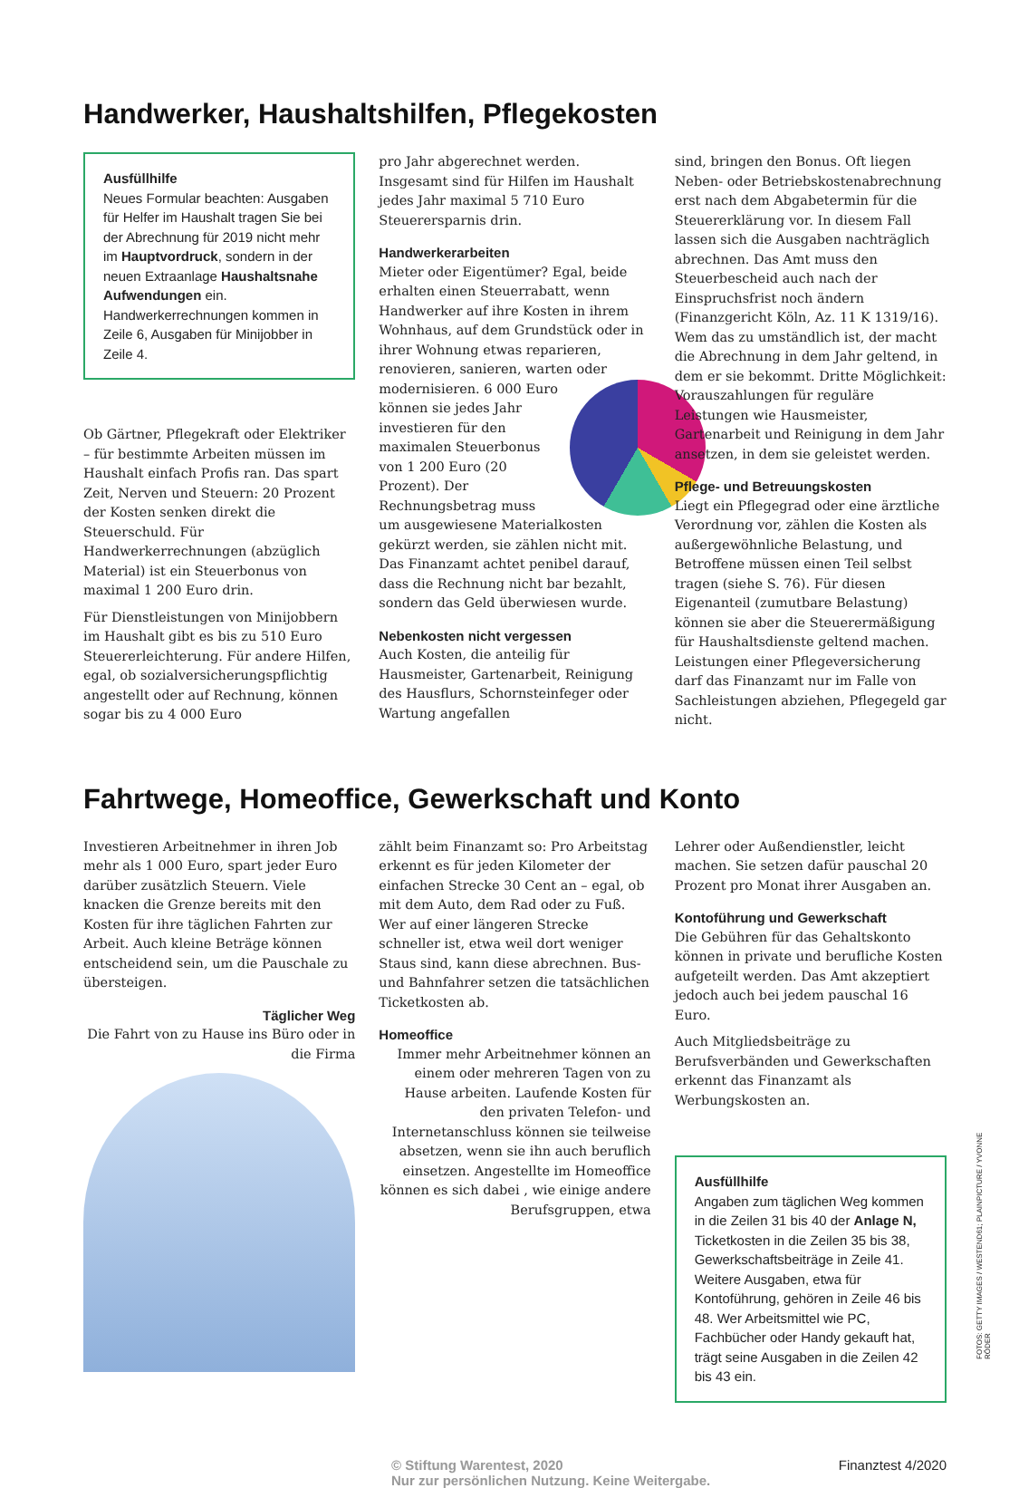Handwerker, Haushaltshilfen, Pflegekosten
Ausfüllhilfe
Neues Formular beachten: Ausgaben für Helfer im Haushalt tragen Sie bei der Abrechnung für 2019 nicht mehr im Hauptvordruck, sondern in der neuen Extraanlage Haushaltsnahe Aufwendungen ein. Handwerkerrechnungen kommen in Zeile 6, Ausgaben für Minijobber in Zeile 4.
Ob Gärtner, Pflegekraft oder Elektriker – für bestimmte Arbeiten müssen im Haushalt einfach Profis ran. Das spart Zeit, Nerven und Steuern: 20 Prozent der Kosten senken direkt die Steuerschuld. Für Handwerkerrechnungen (abzüglich Material) ist ein Steuerbonus von maximal 1 200 Euro drin.
Für Dienstleistungen von Minijobbern im Haushalt gibt es bis zu 510 Euro Steuererleichterung. Für andere Hilfen, egal, ob sozialversicherungspflichtig angestellt oder auf Rechnung, können sogar bis zu 4 000 Euro
pro Jahr abgerechnet werden. Insgesamt sind für Hilfen im Haushalt jedes Jahr maximal 5 710 Euro Steuerersparnis drin.
Handwerkerarbeiten
Mieter oder Eigentümer? Egal, beide erhalten einen Steuerrabatt, wenn Handwerker auf ihre Kosten in ihrem Wohnhaus, auf dem Grundstück oder in ihrer Wohnung etwas reparieren, renovieren, sanieren, warten oder modernisieren. 6 000 Euro können sie jedes Jahr investieren für den maximalen Steuerbonus von 1 200 Euro (20 Prozent). Der Rechnungsbetrag muss um ausgewiesene Materialkosten gekürzt werden, sie zählen nicht mit. Das Finanzamt achtet penibel darauf, dass die Rechnung nicht bar bezahlt, sondern das Geld überwiesen wurde.
Nebenkosten nicht vergessen
Auch Kosten, die anteilig für Hausmeister, Gartenarbeit, Reinigung des Hausflurs, Schornsteinfeger oder Wartung angefallen
sind, bringen den Bonus. Oft liegen Neben- oder Betriebskostenabrechnung erst nach dem Abgabetermin für die Steuererklärung vor. In diesem Fall lassen sich die Ausgaben nachträglich abrechnen. Das Amt muss den Steuerbescheid auch nach der Einspruchsfrist noch ändern (Finanzgericht Köln, Az. 11 K 1319/16). Wem das zu umständlich ist, der macht die Abrechnung in dem Jahr geltend, in dem er sie bekommt. Dritte Möglichkeit: Vorauszahlungen für reguläre Leistungen wie Hausmeister, Gartenarbeit und Reinigung in dem Jahr ansetzen, in dem sie geleistet werden.
Pflege- und Betreuungskosten
Liegt ein Pflegegrad oder eine ärztliche Verordnung vor, zählen die Kosten als außergewöhnliche Belastung, und Betroffene müssen einen Teil selbst tragen (siehe S. 76). Für diesen Eigenanteil (zumutbare Belastung) können sie aber die Steuerermäßigung für Haushaltsdienste geltend machen. Leistungen einer Pflegeversicherung darf das Finanzamt nur im Falle von Sachleistungen abziehen, Pflegegeld gar nicht.
Fahrtwege, Homeoffice, Gewerkschaft und Konto
Investieren Arbeitnehmer in ihren Job mehr als 1 000 Euro, spart jeder Euro darüber zusätzlich Steuern. Viele knacken die Grenze bereits mit den Kosten für ihre täglichen Fahrten zur Arbeit. Auch kleine Beträge können entscheidend sein, um die Pauschale zu übersteigen.
Täglicher Weg
Die Fahrt von zu Hause ins Büro oder in die Firma
zählt beim Finanzamt so: Pro Arbeitstag erkennt es für jeden Kilometer der einfachen Strecke 30 Cent an – egal, ob mit dem Auto, dem Rad oder zu Fuß. Wer auf einer längeren Strecke schneller ist, etwa weil dort weniger Staus sind, kann diese abrechnen. Bus- und Bahnfahrer setzen die tatsächlichen Ticketkosten ab.
Homeoffice
Immer mehr Arbeitnehmer können an einem oder mehreren Tagen von zu Hause arbeiten. Laufende Kosten für den privaten Telefon- und Internetanschluss können sie teilweise absetzen, wenn sie ihn auch beruflich einsetzen. Angestellte im Homeoffice können es sich dabei , wie einige andere Berufsgruppen, etwa
Lehrer oder Außendienstler, leicht machen. Sie setzen dafür pauschal 20 Prozent pro Monat ihrer Ausgaben an.
Kontoführung und Gewerkschaft
Die Gebühren für das Gehaltskonto können in private und berufliche Kosten aufgeteilt werden. Das Amt akzeptiert jedoch auch bei jedem pauschal 16 Euro.
Auch Mitgliedsbeiträge zu Berufsverbänden und Gewerkschaften erkennt das Finanzamt als Werbungskosten an.
Ausfüllhilfe
Angaben zum täglichen Weg kommen in die Zeilen 31 bis 40 der Anlage N, Ticketkosten in die Zeilen 35 bis 38, Gewerkschaftsbeiträge in Zeile 41. Weitere Ausgaben, etwa für Kontoführung, gehören in Zeile 46 bis 48. Wer Arbeitsmittel wie PC, Fachbücher oder Handy gekauft hat, trägt seine Ausgaben in die Zeilen 42 bis 43 ein.
© Stiftung Warentest, 2020
Nur zur persönlichen Nutzung. Keine Weitergabe. Finanztest 4/2020
FOTOS: GETTY IMAGES / WESTEND61; PLAINPICTURE / YVONNE RÖDER